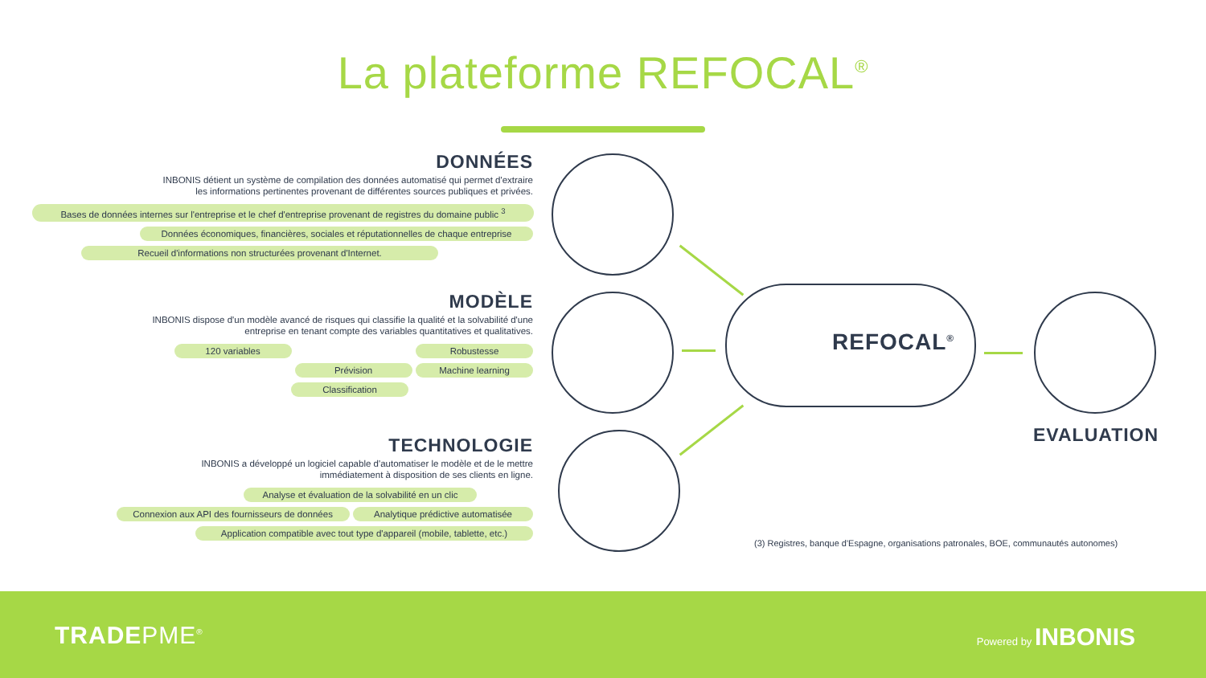La plateforme REFOCAL<sup>®</sup>
DONNÉES
INBONIS détient un système de compilation des données automatisé qui permet d'extraire
les informations pertinentes provenant de différentes sources publiques et privées.
Bases de données internes sur l'entreprise et le chef d'entreprise provenant de registres du domaine public <sup>3</sup>
Données économiques, financières, sociales et réputationnelles de chaque entreprise
Recueil d'informations non structurées provenant d'Internet.
MODÈLE
INBONIS dispose d'un modèle avancé de risques qui classifie la qualité et la solvabilité d'une
entreprise en tenant compte des variables quantitatives et qualitatives.
120 variables Robustesse
Prévision Machine learning
Classification
TECHNOLOGIE
INBONIS a développé un logiciel capable d'automatiser le modèle et de le mettre
immédiatement à disposition de ses clients en ligne.
Analyse et évaluation de la solvabilité en un clic
Connexion aux API des fournisseurs de données Analytique prédictive automatisée
Application compatible avec tout type d'appareil (mobile, tablette, etc.)
REFOCAL<sup>®</sup>
EVALUATION
(3) Registres, banque d'Espagne, organisations patronales, BOE, communautés autonomes)
TRADEPME<sup>®</sup> Powered by INBONIS